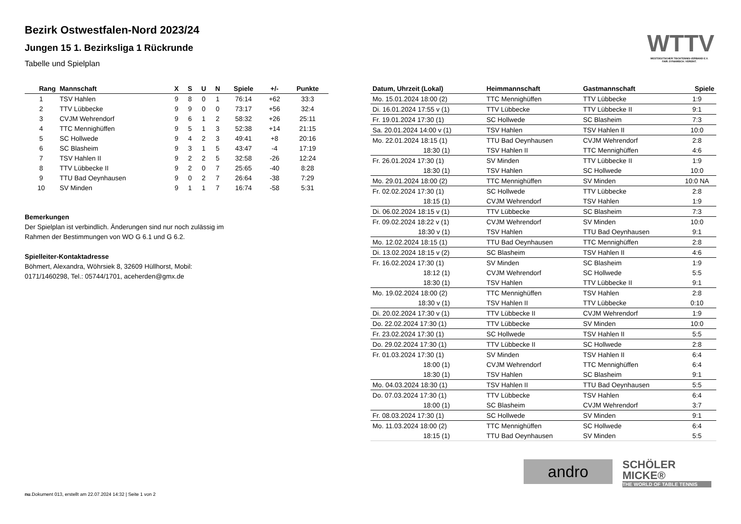WTTV
WESTDEUTSCHER TISCHTENNIS-VERBAND E.V. FAIR. DYNAMISCH. VEREINT.
Bezirk Ostwestfalen-Nord 2023/24
Jungen 15 1. Bezirksliga 1 Rückrunde
Tabelle und Spielplan
| Rang | Mannschaft | X | S | U | N | Spiele | +/- | Punkte |
| --- | --- | --- | --- | --- | --- | --- | --- | --- |
| 1 | TSV Hahlen | 9 | 8 | 0 | 1 | 76:14 | +62 | 33:3 |
| 2 | TTV Lübbecke | 9 | 9 | 0 | 0 | 73:17 | +56 | 32:4 |
| 3 | CVJM Wehrendorf | 9 | 6 | 1 | 2 | 58:32 | +26 | 25:11 |
| 4 | TTC Mennighüffen | 9 | 5 | 1 | 3 | 52:38 | +14 | 21:15 |
| 5 | SC Hollwede | 9 | 4 | 2 | 3 | 49:41 | +8 | 20:16 |
| 6 | SC Blasheim | 9 | 3 | 1 | 5 | 43:47 | -4 | 17:19 |
| 7 | TSV Hahlen II | 9 | 2 | 2 | 5 | 32:58 | -26 | 12:24 |
| 8 | TTV Lübbecke II | 9 | 2 | 0 | 7 | 25:65 | -40 | 8:28 |
| 9 | TTU Bad Oeynhausen | 9 | 0 | 2 | 7 | 26:64 | -38 | 7:29 |
| 10 | SV Minden | 9 | 1 | 1 | 7 | 16:74 | -58 | 5:31 |
Bemerkungen
Der Spielplan ist verbindlich. Änderungen sind nur noch zulässig im
Rahmen der Bestimmungen von WO G 6.1 und G 6.2.
Spielleiter-Kontaktadresse
Böhmert, Alexandra, Wöhrsiek 8, 32609 Hüllhorst, Mobil:
0171/1460298, Tel.: 05744/1701, aceherden@gmx.de
| Datum, Uhrzeit (Lokal) | Heimmannschaft | Gastmannschaft | Spiele |
| --- | --- | --- | --- |
| Mo. 15.01.2024 18:00 (2) | TTC Mennighüffen | TTV Lübbecke | 1:9 |
| Di. 16.01.2024 17:55 v (1) | TTV Lübbecke | TTV Lübbecke II | 9:1 |
| Fr. 19.01.2024 17:30 (1) | SC Hollwede | SC Blasheim | 7:3 |
| Sa. 20.01.2024 14:00 v (1) | TSV Hahlen | TSV Hahlen II | 10:0 |
| Mo. 22.01.2024 18:15 (1) | TTU Bad Oeynhausen | CVJM Wehrendorf | 2:8 |
| 18:30 (1) | TSV Hahlen II | TTC Mennighüffen | 4:6 |
| Fr. 26.01.2024 17:30 (1) | SV Minden | TTV Lübbecke II | 1:9 |
| 18:30 (1) | TSV Hahlen | SC Hollwede | 10:0 |
| Mo. 29.01.2024 18:00 (2) | TTC Mennighüffen | SV Minden | 10:0 NA |
| Fr. 02.02.2024 17:30 (1) | SC Hollwede | TTV Lübbecke | 2:8 |
| 18:15 (1) | CVJM Wehrendorf | TSV Hahlen | 1:9 |
| Di. 06.02.2024 18:15 v (1) | TTV Lübbecke | SC Blasheim | 7:3 |
| Fr. 09.02.2024 18:22 v (1) | CVJM Wehrendorf | SV Minden | 10:0 |
| 18:30 v (1) | TSV Hahlen | TTU Bad Oeynhausen | 9:1 |
| Mo. 12.02.2024 18:15 (1) | TTU Bad Oeynhausen | TTC Mennighüffen | 2:8 |
| Di. 13.02.2024 18:15 v (2) | SC Blasheim | TSV Hahlen II | 4:6 |
| Fr. 16.02.2024 17:30 (1) | SV Minden | SC Blasheim | 1:9 |
| 18:12 (1) | CVJM Wehrendorf | SC Hollwede | 5:5 |
| 18:30 (1) | TSV Hahlen | TTV Lübbecke II | 9:1 |
| Mo. 19.02.2024 18:00 (2) | TTC Mennighüffen | TSV Hahlen | 2:8 |
| 18:30 v (1) | TSV Hahlen II | TTV Lübbecke | 0:10 |
| Di. 20.02.2024 17:30 v (1) | TTV Lübbecke II | CVJM Wehrendorf | 1:9 |
| Do. 22.02.2024 17:30 (1) | TTV Lübbecke | SV Minden | 10:0 |
| Fr. 23.02.2024 17:30 (1) | SC Hollwede | TSV Hahlen II | 5:5 |
| Do. 29.02.2024 17:30 (1) | TTV Lübbecke II | SC Hollwede | 2:8 |
| Fr. 01.03.2024 17:30 (1) | SV Minden | TSV Hahlen II | 6:4 |
| 18:00 (1) | CVJM Wehrendorf | TTC Mennighüffen | 6:4 |
| 18:30 (1) | TSV Hahlen | SC Blasheim | 9:1 |
| Mo. 04.03.2024 18:30 (1) | TSV Hahlen II | TTU Bad Oeynhausen | 5:5 |
| Do. 07.03.2024 17:30 (1) | TTV Lübbecke | TSV Hahlen | 6:4 |
| 18:00 (1) | SC Blasheim | CVJM Wehrendorf | 3:7 |
| Fr. 08.03.2024 17:30 (1) | SC Hollwede | SV Minden | 9:1 |
| Mo. 11.03.2024 18:00 (2) | TTC Mennighüffen | SC Hollwede | 6:4 |
| 18:15 (1) | TTU Bad Oeynhausen | SV Minden | 5:5 |
andro
SCHÖLER
MICKE®
THE WORLD OF TABLE TENNIS
nu.Dokument 013, erstellt am 22.07.2024 14:32 | Seite 1 von 2